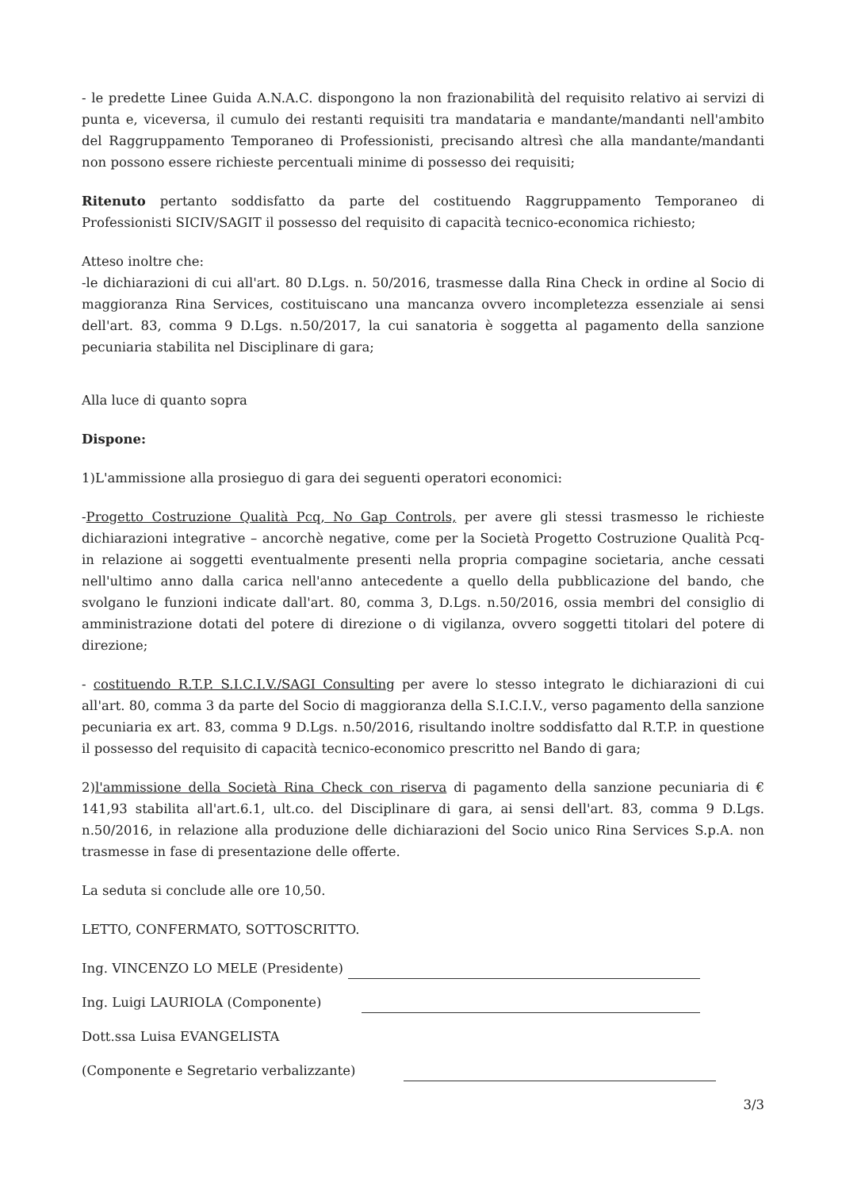- le predette Linee Guida A.N.A.C. dispongono la non frazionabilità del requisito relativo ai servizi di punta e, viceversa, il cumulo dei restanti requisiti tra mandataria e mandante/mandanti nell'ambito del Raggruppamento Temporaneo di Professionisti, precisando altresì che alla mandante/mandanti non possono essere richieste percentuali minime di possesso dei requisiti;
Ritenuto pertanto soddisfatto da parte del costituendo Raggruppamento Temporaneo di Professionisti SICIV/SAGIT il possesso del requisito di capacità tecnico-economica richiesto;
Atteso inoltre che:
-le dichiarazioni di cui all'art. 80 D.Lgs. n. 50/2016, trasmesse dalla Rina Check in ordine al Socio di maggioranza Rina Services, costituiscano una mancanza ovvero incompletezza essenziale ai sensi dell'art. 83, comma 9 D.Lgs. n.50/2017, la cui sanatoria è soggetta al pagamento della sanzione pecuniaria stabilita nel Disciplinare di gara;
Alla luce di quanto sopra
Dispone:
1)L'ammissione alla prosieguo di gara dei seguenti operatori economici:
-Progetto Costruzione Qualità Pcq, No Gap Controls, per avere gli stessi trasmesso le richieste dichiarazioni integrative – ancorchè negative, come per la Società Progetto Costruzione Qualità Pcq- in relazione ai soggetti eventualmente presenti nella propria compagine societaria, anche cessati nell'ultimo anno dalla carica nell'anno antecedente a quello della pubblicazione del bando, che svolgano le funzioni indicate dall'art. 80, comma 3, D.Lgs. n.50/2016, ossia membri del consiglio di amministrazione dotati del potere di direzione o di vigilanza, ovvero soggetti titolari del potere di direzione;
- costituendo R.T.P. S.I.C.I.V./SAGI Consulting per avere lo stesso integrato le dichiarazioni di cui all'art. 80, comma 3 da parte del Socio di maggioranza della S.I.C.I.V., verso pagamento della sanzione pecuniaria ex art. 83, comma 9 D.Lgs. n.50/2016, risultando inoltre soddisfatto dal R.T.P. in questione il possesso del requisito di capacità tecnico-economico prescritto nel Bando di gara;
2)l'ammissione della Società Rina Check con riserva di pagamento della sanzione pecuniaria di € 141,93 stabilita all'art.6.1, ult.co. del Disciplinare di gara, ai sensi dell'art. 83, comma 9 D.Lgs. n.50/2016, in relazione alla produzione delle dichiarazioni del Socio unico Rina Services S.p.A. non trasmesse in fase di presentazione delle offerte.
La seduta si conclude alle ore 10,50.
LETTO, CONFERMATO, SOTTOSCRITTO.
Ing. VINCENZO LO MELE (Presidente)
Ing. Luigi LAURIOLA (Componente)
Dott.ssa Luisa EVANGELISTA
(Componente e Segretario verbalizzante)
3/3